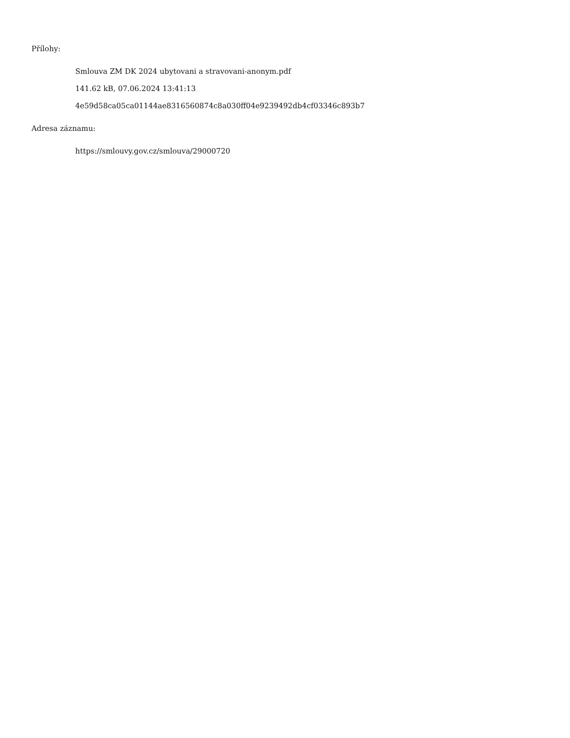Přílohy:
Smlouva ZM DK 2024 ubytovani a stravovani-anonym.pdf
141.62 kB, 07.06.2024 13:41:13
4e59d58ca05ca01144ae8316560874c8a030ff04e9239492db4cf03346c893b7
Adresa záznamu:
https://smlouvy.gov.cz/smlouva/29000720